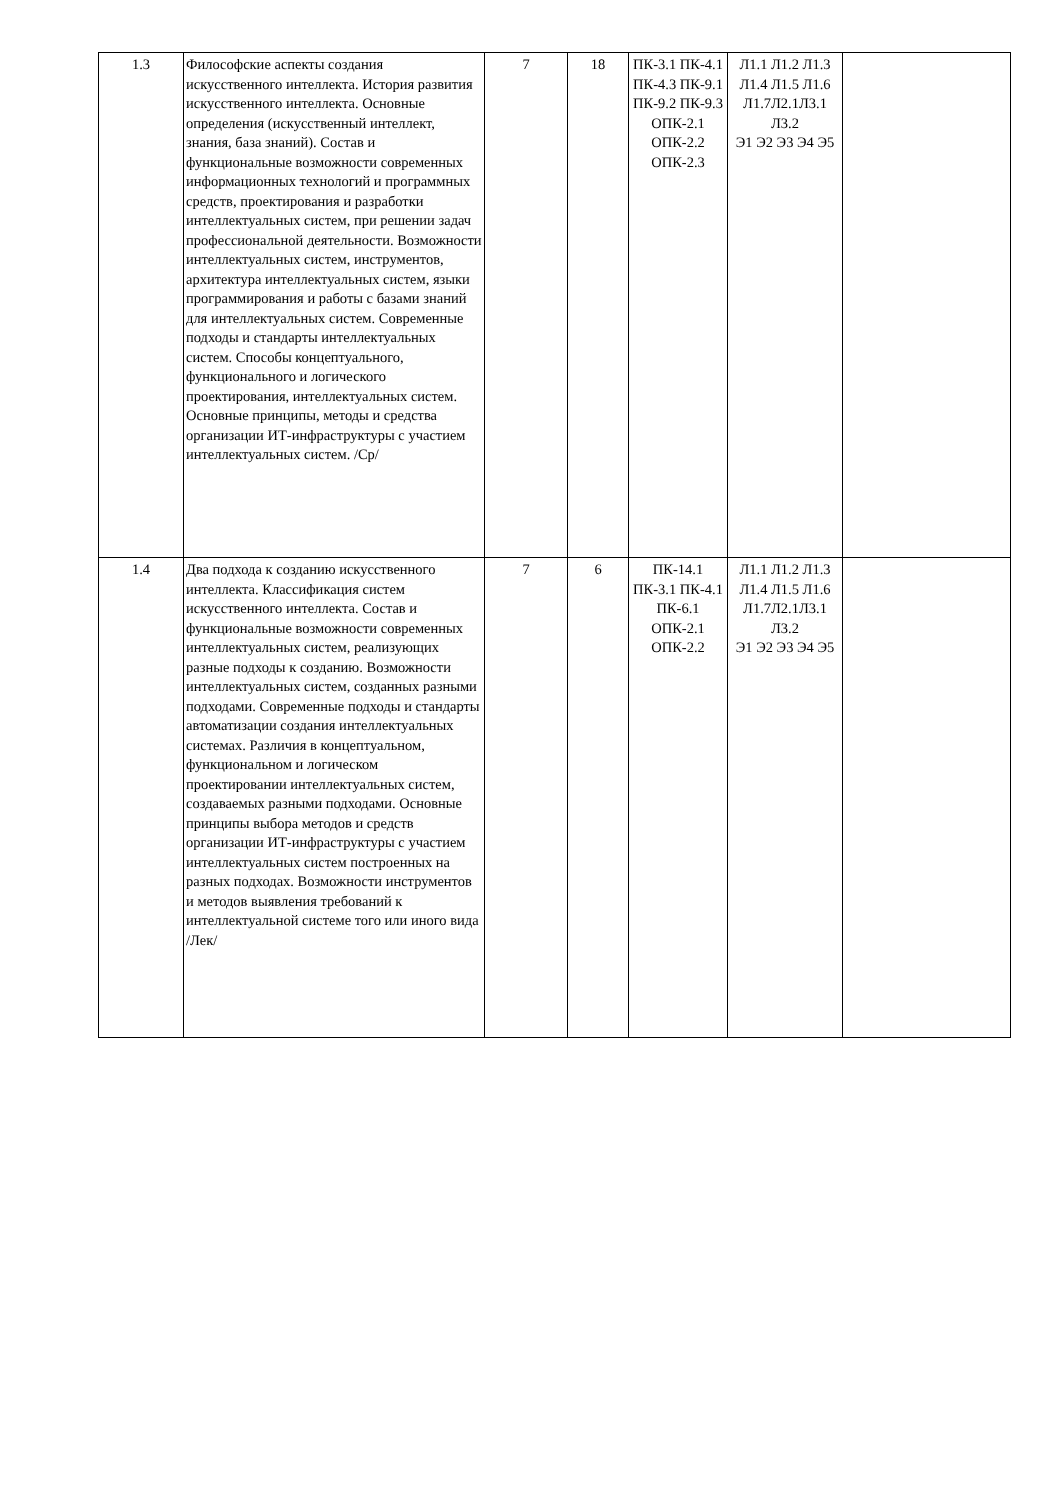| 1.3 | Философские аспекты создания искусственного интеллекта. История развития искусственного интеллекта. Основные определения (искусственный интеллект, знания, база знаний). Состав и функциональные возможности современных информационных технологий и программных средств, проектирования и разработки интеллектуальных систем, при решении задач профессиональной деятельности. Возможности интеллектуальных систем, инструментов, архитектура интеллектуальных систем, языки программирования и работы с базами знаний для интеллектуальных систем. Современные подходы и стандарты интеллектуальных систем. Способы концептуального, функционального и логического проектирования, интеллектуальных систем. Основные принципы, методы и средства организации ИТ-инфраструктуры с участием интеллектуальных систем. /Ср/ | 7 | 18 | ПК-3.1 ПК-4.1 ПК-4.3 ПК-9.1 ПК-9.2 ПК-9.3 ОПК-2.1 ОПК-2.2 ОПК-2.3 | Л1.1 Л1.2 Л1.3 Л1.4 Л1.5 Л1.6 Л1.7Л2.1Л3.1 Л3.2 Э1 Э2 Э3 Э4 Э5 | |
| 1.4 | Два подхода к созданию искусственного интеллекта. Классификация систем искусственного интеллекта. Состав и функциональные возможности современных интеллектуальных систем, реализующих разные подходы к созданию. Возможности интеллектуальных систем, созданных разными подходами. Современные подходы и стандарты автоматизации создания интеллектуальных системах. Различия в концептуальном, функциональном и логическом проектировании интеллектуальных систем, создаваемых разными подходами. Основные принципы выбора методов и средств организации ИТ-инфраструктуры с участием интеллектуальных систем построенных на разных подходах. Возможности инструментов и методов выявления требований к интеллектуальной системе того или иного вида /Лек/ | 7 | 6 | ПК-14.1 ПК-3.1 ПК-4.1 ПК-6.1 ОПК-2.1 ОПК-2.2 | Л1.1 Л1.2 Л1.3 Л1.4 Л1.5 Л1.6 Л1.7Л2.1Л3.1 Л3.2 Э1 Э2 Э3 Э4 Э5 | |